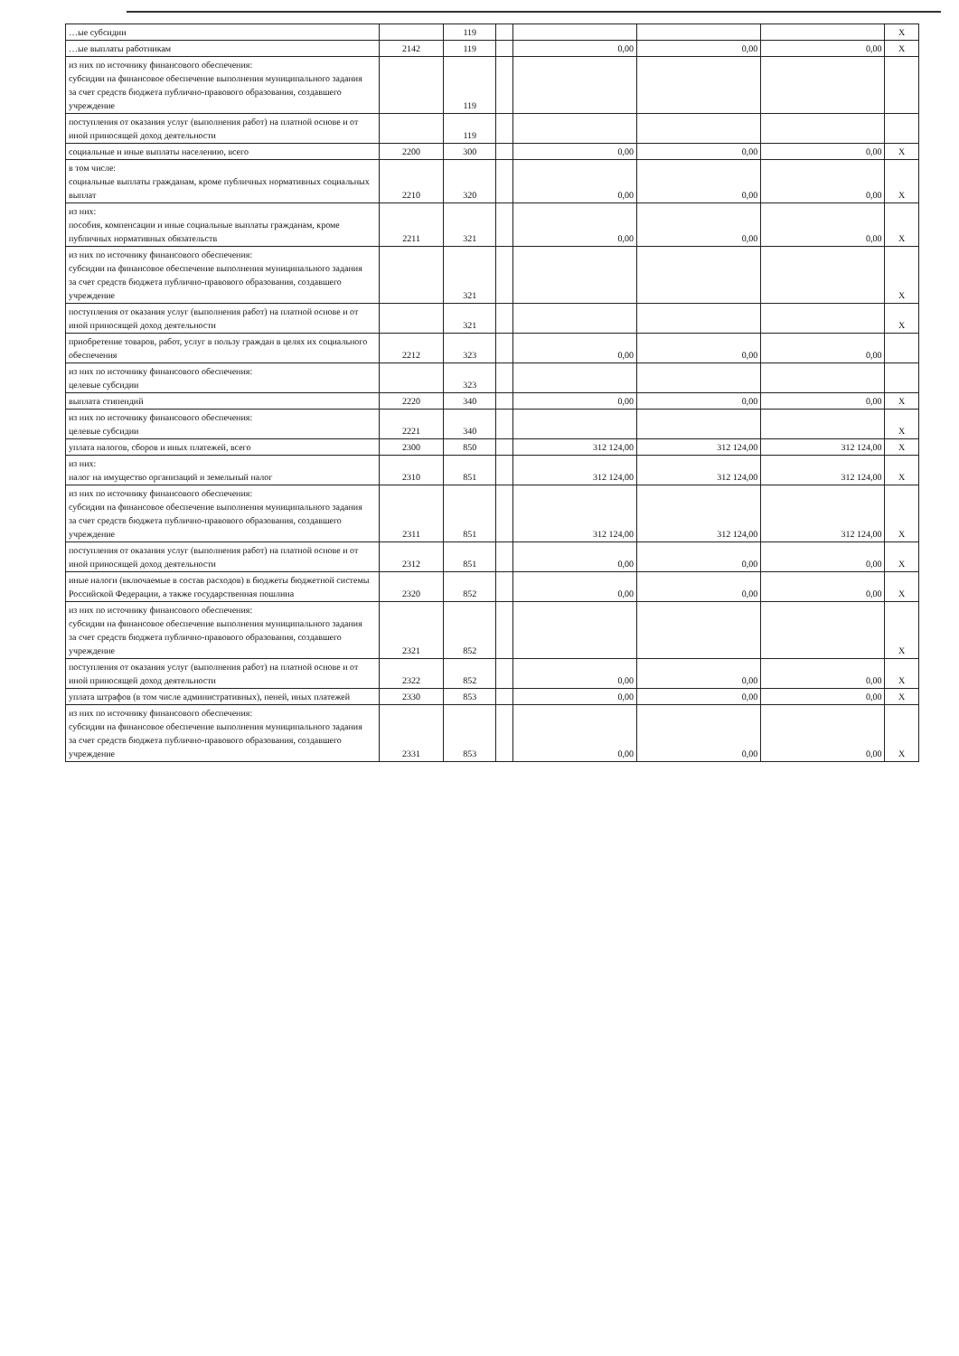| …ые субсидии | | 119 | | | | | X |
| …ые выплаты работникам | 2142 | 119 | | 0,00 | 0,00 | 0,00 | X |
| из них по источнику финансового обеспечения: субсидии на финансовое обеспечение выполнения муниципального задания за счет средств бюджета публично-правового образования, создавшего учреждение | | 119 | | | | | |
| поступления от оказания услуг (выполнения работ) на платной основе и от иной приносящей доход деятельности | | 119 | | | | | |
| социальные и иные выплаты населению, всего | 2200 | 300 | | 0,00 | 0,00 | 0,00 | X |
| в том числе: социальные выплаты гражданам, кроме публичных нормативных социальных выплат | 2210 | 320 | | 0,00 | 0,00 | 0,00 | X |
| из них: пособия, компенсации и иные социальные выплаты гражданам, кроме публичных нормативных обязательств | 2211 | 321 | | 0,00 | 0,00 | 0,00 | X |
| из них по источнику финансового обеспечения: субсидии на финансовое обеспечение выполнения муниципального задания за счет средств бюджета публично-правового образования, создавшего учреждение | | 321 | | | | | X |
| поступления от оказания услуг (выполнения работ) на платной основе и от иной приносящей доход деятельности | | 321 | | | | | X |
| приобретение товаров, работ, услуг в пользу граждан в целях их социального обеспечения | 2212 | 323 | | 0,00 | 0,00 | 0,00 | |
| из них по источнику финансового обеспечения: целевые субсидии | | 323 | | | | | |
| выплата стипендий | 2220 | 340 | | 0,00 | 0,00 | 0,00 | X |
| из них по источнику финансового обеспечения: целевые субсидии | 2221 | 340 | | | | | X |
| уплата налогов, сборов и иных платежей, всего | 2300 | 850 | | 312 124,00 | 312 124,00 | 312 124,00 | X |
| из них: налог на имущество организаций и земельный налог | 2310 | 851 | | 312 124,00 | 312 124,00 | 312 124,00 | X |
| из них по источнику финансового обеспечения: субсидии на финансовое обеспечение выполнения муниципального задания за счет средств бюджета публично-правового образования, создавшего учреждение | 2311 | 851 | | 312 124,00 | 312 124,00 | 312 124,00 | X |
| поступления от оказания услуг (выполнения работ) на платной основе и от иной приносящей доход деятельности | 2312 | 851 | | 0,00 | 0,00 | 0,00 | X |
| иные налоги (включаемые в состав расходов) в бюджеты бюджетной системы Российской Федерации, а также государственная пошлина | 2320 | 852 | | 0,00 | 0,00 | 0,00 | X |
| из них по источнику финансового обеспечения: субсидии на финансовое обеспечение выполнения муниципального задания за счет средств бюджета публично-правового образования, создавшего учреждение | 2321 | 852 | | | | | X |
| поступления от оказания услуг (выполнения работ) на платной основе и от иной приносящей доход деятельности | 2322 | 852 | | 0,00 | 0,00 | 0,00 | X |
| уплата штрафов (в том числе административных), пеней, иных платежей | 2330 | 853 | | 0,00 | 0,00 | 0,00 | X |
| из них по источнику финансового обеспечения: субсидии на финансовое обеспечение выполнения муниципального задания за счет средств бюджета публично-правового образования, создавшего учреждение | 2331 | 853 | | 0,00 | 0,00 | 0,00 | X |